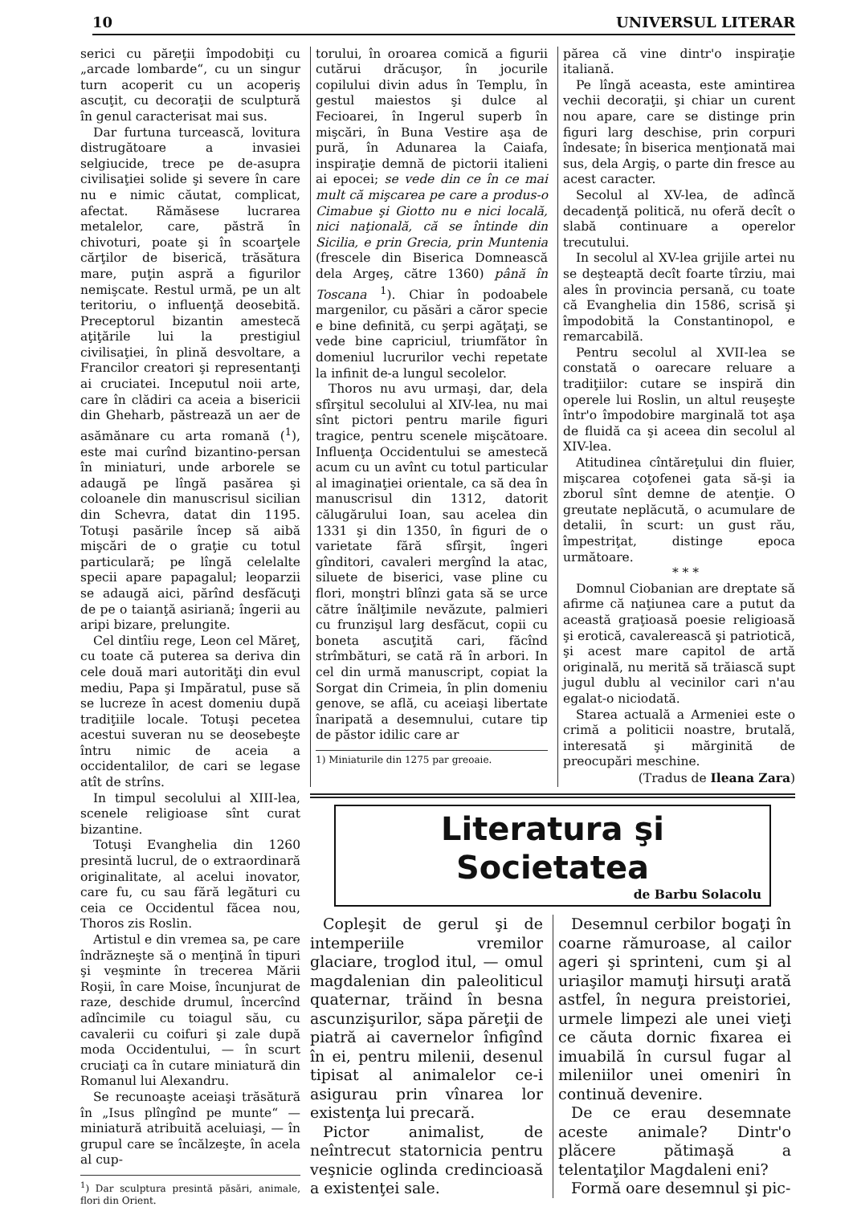10 UNIVERSUL LITERAR
serici cu păreţii împodobiţi cu „arcade lombarde“, cu un singur turn acoperit cu un acoperiş ascuţit, cu decoraţii de sculptură în genul caracterisat mai sus.
Dar furtuna turcească, lovitura distrugătoare a invasiei selgiucide, trece pe de-asupra civilisaţiei solide şi severe în care nu e nimic căutat, complicat, afectat. Rămăsese lucrarea metalelor, care, păstră în chivoturi, poate şi în scoarţele cărţilor de biserică, trăsătura mare, puţin aspră a figurilor nemişcate. Restul urmă, pe un alt teritoriu, o influenţă deosebită. Preceptorul bizantin amestecă aţiţările lui la prestigiul civilisaţiei, în plină desvoltare, a Francilor creatori şi representanţi ai cruciatei. Inceputul noii arte, care în clădiri ca aceia a bisericii din Gheharb, păstrează un aer de asămănare cu arta romană (<sup>1</sup>), este mai curînd bizantino-persan în miniaturi, unde arborele se adaugă pe lîngă pasărea şi coloanele din manuscrisul sicilian din Schevra, datat din 1195. Totuşi pasările încep să aibă mişcări de o graţie cu totul particulară; pe lîngă celelalte specii apare papagalul; leoparzii se adaugă aici, părînd desfăcuţi de pe o taianţă asiriană; îngerii au aripi bizare, prelungite.
Cel dintîiu rege, Leon cel Măreţ, cu toate că puterea sa deriva din cele două mari autorităţi din evul mediu, Papa şi Impăratul, puse să se lucreze în acest domeniu după tradiţiile locale. Totuşi pecetea acestui suveran nu se deosebeşte întru nimic de aceia a occidentalilor, de cari se legase atît de strîns.
In timpul secolului al XIII-lea, scenele religioase sînt curat bizantine.
Totuşi Evanghelia din 1260 presintă lucrul, de o extraordinară originalitate, al acelui inovator, care fu, cu sau fără legături cu ceia ce Occidentul făcea nou, Thoros zis Roslin.
Artistul e din vremea sa, pe care îndrăzneşte să o menţină în tipuri şi veşminte în trecerea Mării Roşii, în care Moise, încunjurat de raze, deschide drumul, încercînd adîncimile cu toiagul său, cu cavalerii cu coifuri şi zale după moda Occidentului, — în scurt cruciaţi ca în cutare miniatură din Romanul lui Alexandru.
Se recunoaşte aceiaşi trăsătură în „Isus plîngînd pe munte“ — miniatură atribuită aceluiaşi, — în grupul care se încălzeşte, în acela al cup-
<sup>1</sup>) Dar sculptura presintă păsări, animale, flori din Orient.
torului, în oroarea comică a figurii cutărui drăcuşor, în jocurile copilului divin adus în Templu, în gestul maiestos şi dulce al Fecioarei, în Ingerul superb în mişcări, în Buna Vestire aşa de pură, în Adunarea la Caiafa, inspiraţie demnă de pictorii italieni ai epocei; se vede din ce în ce mai mult că mişcarea pe care a produs-o Cimabue şi Giotto nu e nici locală, nici naţională, că se întinde din Sicilia, e prin Grecia, prin Muntenia (frescele din Biserica Domnească dela Argeş, către 1360) până în Toscana <sup>1</sup>). Chiar în podoabele margenilor, cu păsări a căror specie e bine definită, cu şerpi agăţaţi, se vede bine capriciul, triumfător în domeniul lucrurilor vechi repetate la infinit de-a lungul secolelor.
Thoros nu avu urmaşi, dar, dela sfîrşitul secolului al XIV-lea, nu mai sînt pictori pentru marile figuri tragice, pentru scenele mişcătoare. Influenţa Occidentului se amestecă acum cu un avînt cu totul particular al imaginaţiei orientale, ca să dea în manuscrisul din 1312, datorit călugărului Ioan, sau acelea din 1331 şi din 1350, în figuri de o varietate fără sfîrşit, îngeri gînditori, cavaleri mergînd la atac, siluete de biserici, vase pline cu flori, monştri blînzi gata să se urce către înălţimile nevăzute, palmieri cu frunzişul larg desfăcut, copii cu boneta ascuţită cari, făcînd strîmbături, se cată ră în arbori. In cel din urmă manuscript, copiat la Sorgat din Crimeia, în plin domeniu genove, se află, cu aceiaşi libertate înaripată a desemnului, cutare tip de păstor idilic care ar
1) Miniaturile din 1275 par greoaie.
părea că vine dintr'o inspiraţie italiană.
Pe lîngă aceasta, este amintirea vechii decoraţii, şi chiar un curent nou apare, care se distinge prin figuri larg deschise, prin corpuri îndesate; în biserica menţionată mai sus, dela Argiş, o parte din fresce au acest caracter.
Secolul al XV-lea, de adîncă decadenţă politică, nu oferă decît o slabă continuare a operelor trecutului.
In secolul al XV-lea grijile artei nu se deşteaptă decît foarte tîrziu, mai ales în provincia persană, cu toate că Evanghelia din 1586, scrisă şi împodobită la Constantinopol, e remarcabilă.
Pentru secolul al XVII-lea se constată o oarecare reluare a tradiţiilor: cutare se inspiră din operele lui Roslin, un altul reuşeşte într'o împodobire marginală tot aşa de fluidă ca şi aceea din secolul al XIV-lea.
Atitudinea cîntăreţului din fluier, mişcarea coţofenei gata să-şi ia zborul sînt demne de atenţie. O greutate neplăcută, o acumulare de detalii, în scurt: un gust rău, împestriţat, distinge epoca următoare.
* * *
Domnul Ciobanian are dreptate să afirme că naţiunea care a putut da această graţioasă poesie religioasă şi erotică, cavalerească şi patriotică, şi acest mare capitol de artă originală, nu merită să trăiască supt jugul dublu al vecinilor cari n'au egalat-o niciodată.
Starea actuală a Armeniei este o crimă a politicii noastre, brutală, interesată şi mărginită de preocupări meschine.
(Tradus de Ileana Zara)
Literatura şi Societatea
de Barbu Solacolu
Copleşit de gerul şi de intemperiile vremilor glaciare, troglod itul, — omul magdalenian din paleoliticul quaternar, trăind în besna ascunzişurilor, săpa păreţii de piatră ai cavernelor înfigînd în ei, pentru milenii, desenul tipisat al animalelor ce-i asigurau prin vînarea lor existenţa lui precară.
Pictor animalist, de neîntrecut statornicia pentru veşnicie oglinda credincioasă a existenţei sale.
Desemnul cerbilor bogaţi în coarne rămuroase, al cailor ageri şi sprinteni, cum şi al uriaşilor mamuţi hirsuţi arată astfel, în negura preistoriei, urmele limpezi ale unei vieţi ce căuta dornic fixarea ei imuabilă în cursul fugar al mileniilor unei omeniri în continuă devenire.
De ce erau desemnate aceste animale? Dintr'o plăcere pătimaşă a telentaţilor Magdaleni eni?
Formă oare desemnul şi pic-